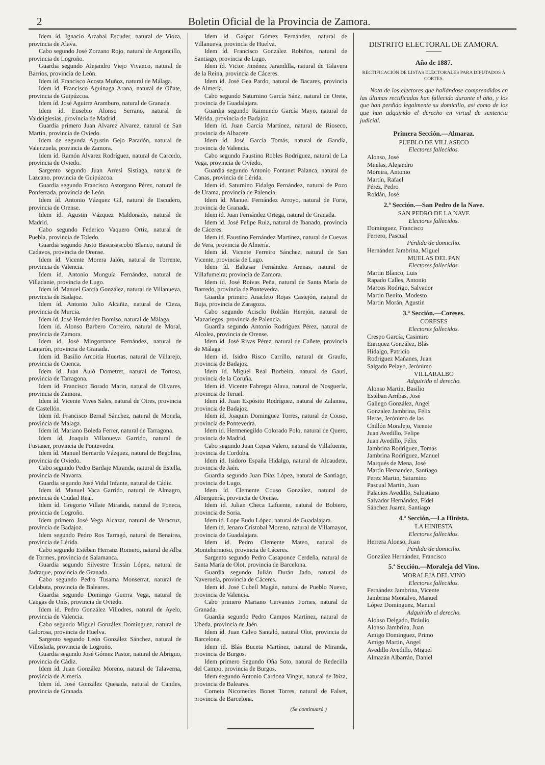2 Boletin Oficial de la Provincia de Zamora.
Idem íd. Ignacio Arzabal Escuder, natural de Vioza, provincia de Alava.
Cabo segundo José Zorzano Rojo, natural de Argoncillo, provincia de Logroño.
Guardia segundo Alejandro Viejo Vivanco, natural de Barrios, provincia de León.
Idem íd. Francisco Acosta Muñoz, natural de Málaga.
Idem íd. Francisco Aguinaga Arana, natural de Oñate, provincia de Guipúzcoa.
Idem íd. José Aguirre Aramburo, natural de Granada.
Idem íd. Eusebio Alonso Serrano, natural de Valdeiglesias, provincia de Madrid.
Guardia primero Juan Alvarez Alvarez, natural de San Martin, provincia de Oviedo.
Idem de segunda Agustin Gejo Paradón, natural de Valenzuela, provincia de Zamora.
Idem íd. Ramón Alvarez Rodríguez, natural de Carcedo, provincia de Oviedo.
Sargento segundo Juan Arresi Sistiaga, natural de Lazcano, provincia de Guipúzcoa.
Guardia segundo Francisco Astorgano Pérez, natural de Ponferrada, provincia de León.
Idem íd. Antonio Vázquez Gil, natural de Escudero, provincia de Orense.
Idem íd. Agustin Vázquez Maldonado, natural de Madrid.
Cabo segundo Federico Vaquero Ortiz, natural de Puebla, provincia de Toledo.
Guardia segundo Justo Bascasascobo Blanco, natural de Cadavos, provincia de Orense.
Idem íd. Vicente Morera Jalón, natural de Torrente, provincia de Valencia.
Idem íd. Antonio Munguía Fernández, natural de Villadanie, provincia de Lugo.
Idem íd. Manuel García González, natural de Villanueva, provincia de Badajoz.
Idem íd. Antonio Julio Alcañiz, natural de Cieza, provincia de Murcia.
Idem íd. José Hernández Bomiso, natural de Málaga.
Idem íd. Alonso Barbero Correiro, natural de Moral, provincia de Zamora.
Idem íd. José Mingorrance Fernández, natural de Lanjarón, provincia de Granada.
Idem íd. Basilio Arcoitia Huertas, natural de Villarejo, provincia de Cuenca.
Idem íd. Juan Auló Dometret, natural de Tortosa, provincia de Tarragona.
Idem íd. Francisco Borado Marin, natural de Olivares, provincia de Zamora.
Idem íd. Vicente Vives Sales, natural de Otres, provincia de Castellón.
Idem íd. Francisco Bernal Sánchez, natural de Monela, provincia de Málaga.
Idem íd. Mariano Boleda Ferrer, natural de Tarragona.
Idem íd. Joaquin Villanueva Garrido, natural de Fustaner, provincia de Pontevedra.
Idem íd. Manuel Bernardo Vázquez, natural de Begolina, provincia de Oviedo.
Cabo segundo Pedro Bardaje Miranda, natural de Estella, provincia de Navarra.
Guardia segundo José Vidal Infante, natural de Cádiz.
Idem íd. Manuel Vaca Garrido, natural de Almagro, provincia de Ciudad Real.
Idem íd. Gregorio Villate Miranda, natural de Foneca, provincia de Logroño.
Idem primero José Vega Alcazar, natural de Veracruz, provincia de Badajoz.
Idem segundo Pedro Ros Tarragó, natural de Benairea, provincia de Lérida.
Cabo segundo Estéban Herranz Romero, natural de Alba de Tormes, provincia de Salamanca.
Guardia segundo Silvestre Tristán López, natural de Jadraque, provincia de Granada.
Cabo segundo Pedro Tusama Monserrat, natural de Celabuta, provincia de Baleares.
Guardia segundo Domingo Guerra Vega, natural de Cangas de Onís, provincia de Oviedo.
Idem íd. Pedro González Villodres, natural de Ayelo, provincia de Valencia.
Cabo segundo Miguel González Dominguez, natural de Galorosa, provincia de Huelva.
Sargento segundo León González Sánchez, natural de Villoslada, provincia de Logroño.
Guardia segundo José Gómez Pastor, natural de Abriguo, provincia de Cádiz.
Idem íd. Juan González Moreno, natural de Talaverna, provincia de Almería.
Idem íd. José González Quesada, natural de Caniles, provincia de Granada.
Idem íd. Gaspar Gómez Fernández, natural de Villanueva, provincia de Huelva.
Idem íd. Francisco González Robiños, natural de Santiago, provincia de Lugo.
Idem íd. Victor Jiménez Jarandilla, natural de Talavera de la Reina, provincia de Cáceres.
Idem íd. José Gea Pardo, natural de Bacares, provincia de Almería.
Cabo segundo Saturnino García Sánz, natural de Orete, provincia de Guadalajara.
Guardia segundo Raimundo García Mayo, natural de Mérida, provincia de Badajoz.
Idem íd. Juan García Martínez, natural de Rioseco, provincia de Albacete.
Idem íd. José García Tomás, natural de Gandía, provincia de Valencia.
Cabo segundo Faustino Robles Rodríguez, natural de La Vega, provincia de Oviedo.
Guardia segundo Antonio Fontanet Palanca, natural de Canas, provincia de Lérida.
Idem íd. Saturnino Fidalgo Fernández, natural de Pozo de Urama, provincia de Palencia.
Idem íd. Manuel Fernández Arroyo, natural de Forte, provincia de Granada.
Idem íd. Juan Fernández Ortega, natural de Granada.
Idem íd. José Felipe Ruiz, natural de Ibanado, provincia de Cáceres.
Idem íd. Faustino Fernández Martinez, natural de Cuevas de Vera, provincia de Almería.
Idem íd. Vicente Ferreiro Sánchez, natural de San Vicente, provincia de Lugo.
Idem íd. Baltasar Fernández Arenas, natural de Villafumeira; provincia de Zamora.
Idem íd. José Roivas Peña, natural de Santa María de Barredo, provincia de Pontevedra.
Guardia primero Anacleto Rojas Castejón, natural de Buja, provincia de Zaragoza.
Cabo segundo Acisclo Roldán Herejón, natural de Mazariegos, provincia de Palencia.
Guardia segundo Antonio Rodríguez Pérez, natural de Alcolea, provincia de Orense.
Idem íd. José Rivas Pérez, natural de Cañete, provincia de Málaga.
Idem íd. Isidro Risco Carrillo, natural de Graufo, provincia de Badajoz.
Idem íd. Miguel Real Borbeira, natural de Gauti, provincia de la Coruña.
Idem íd. Vicente Fabregat Alava, natural de Nosguerla, provincia de Teruel.
Idem íd. Juan Expósito Rodríguez, natural de Zalamea, provincia de Badajoz.
Idem íd. Joaquin Dominguez Torres, natural de Couso, provincia de Pontevedra.
Idem íd. Hermenegildo Colorado Polo, natural de Quero, provincia de Madrid.
Cabo segundo Juan Cepas Valero, natural de Villafuente, provincia de Cordoba.
Idem íd. Isidoro España Hidalgo, natural de Alcaudete, provincia de Jaén.
Guardia segundo Juan Díaz López, natural de Santiago, provincia de Lugo.
Idem íd. Clemente Couso González, natural de Alberguería, provincia de Orense.
Idem íd. Julian Checa Lafuente, natural de Bobiero, provincia de Soria.
Idem íd. Lope Eudu López, natural de Guadalajara.
Idem íd. Jenaro Cristobal Moreno, natural de Villamayor, provincia de Guadalajara.
Idem íd. Pedro Clemente Mateo, natural de Montehermoso, provincia de Cáceres.
Sargento segundo Pedro Casaponce Cerdeña, natural de Santa María de Olot, provincia de Barcelona.
Guardia segundo Julián Durán Jado, natural de Naveruela, provincia de Cáceres.
Idem íd. José Cubell Magán, natural de Pueblo Nuevo, provincia de Valencia.
Cabo primero Mariano Cervantes Fornes, natural de Granada.
Guardia segundo Pedro Campos Martínez, natural de Ubeda, provincia de Jaén.
Idem íd. Juan Calvo Santaló, natural Olot, provincia de Barcelona.
Idem íd. Blás Buceta Martínez, natural de Miranda, provincia de Burgos.
Idem primero Segundo Oña Soto, natural de Redecilla del Campo, provincia de Burgos.
Idem segundo Antonio Cardona Vingut, natural de Ibiza, provincia de Baleares.
Corneta Nicomedes Bonet Torres, natural de Falset, provincia de Barcelona.
(Se continuará.)
DISTRITO ELECTORAL DE ZAMORA.
Año de 1887.
RECTIFICACIÓN DE LISTAS ELECTORALES PARA DIPUTADOS Á CORTES.
Nota de los electores que hallándose comprendidos en las últimas rectificadas han fallecido durante el año, y los que han perdido legalmente su domicilio, así como de los que han adquirido el derecho en virtud de sentencia judicial.
Primera Sección.—Almaraz.
PUEBLO DE VILLASECO
Electores fallecidos.
Alonso, José
Muelas, Alejandro
Moreira, Antonio
Martín, Rafael
Pérez, Pedro
Roldán, José
2.ª Sección.—San Pedro de la Nave.
SAN PEDRO DE LA NAVE
Electores fallecidos.
Dominguez, Francisco
Ferrero, Pascual
Pérdida de domicilio.
Hernández Jambrina, Miguel
MUELAS DEL PAN
Electores fallecidos.
Martin Blanco, Luis
Rapado Calles, Antonio
Marcos Rodrigo, Salvador
Martin Benito, Modesto
Martin Morán, Agustin
3.ª Sección.—Coreses.
CORESES
Electores fallecidos.
Crespo García, Casimiro
Enriquez González, Blás
Hidalgo, Patricio
Rodriguez Mañanes, Juan
Salgado Pelayo, Jerónimo
VILLARALBO
Adquirido el derecho.
Alonso Martin, Basilio
Estéban Arribas, José
Gallego González, Angel
Gonzalez Jambrina, Félix
Heras, Jerónimo de las
Chillón Moralejo, Vicente
Juan Avedillo, Felipe
Juan Avedillo, Félix
Jambrina Rodriguez, Tomás
Jambrina Rodriguez, Manuel
Marqués de Mena, José
Martin Hernandez, Santiago
Perez Martin, Saturnino
Pascual Martin, Juan
Palacios Avedillo, Salustiano
Salvador Hernández, Fidel
Sánchez Juarez, Santiago
4.ª Sección.—La Hinista.
LA HINIESTA
Electores fallecidos.
Herrera Alonso, Juan
Pérdida de domicilio.
González Hernández, Francisco
5.ª Sección.—Moraleja del Vino.
MORALEJA DEL VINO
Electores fallecidos.
Fernández Jambrina, Vicente
Jambrina Montalvo, Manuel
López Dominguez, Manuel
Adquirido el derecho.
Alonso Delgado, Bráulio
Alonso Jambrina, Juan
Amigo Dominguez, Primo
Amigo Martin, Angel
Avedillo Avedillo, Miguel
Almazán Albarrán, Daniel